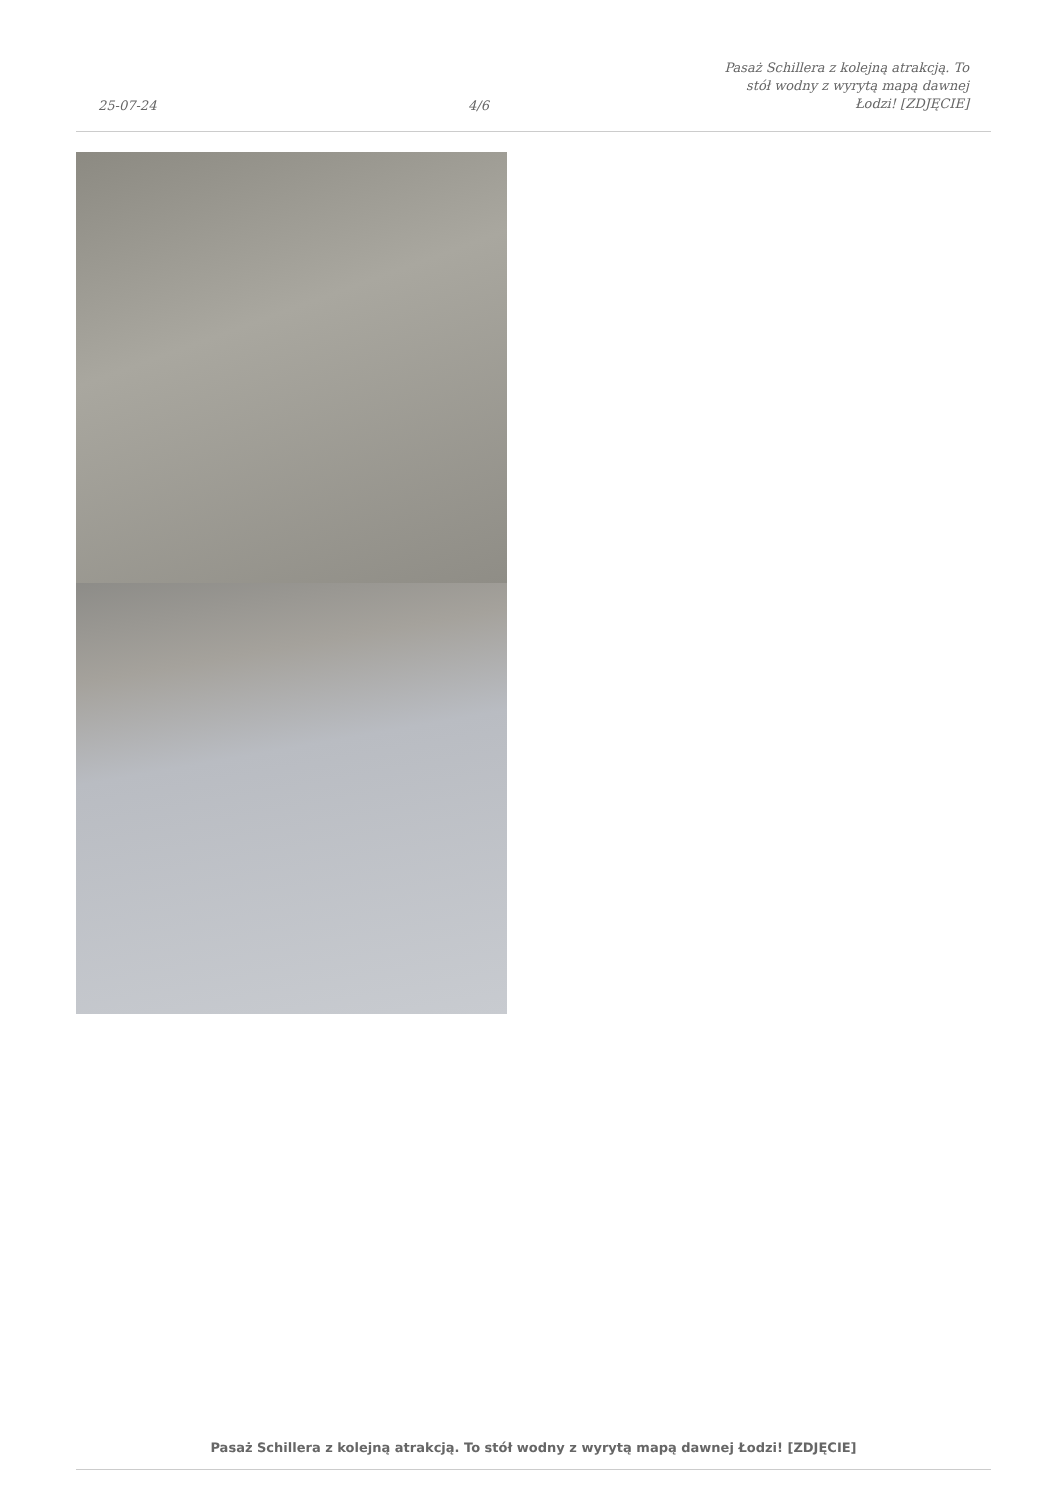25-07-24
4/6
Pasaż Schillera z kolejną atrakcją. To stół wodny z wyrytą mapą dawnej Łodzi! [ZDJĘCIE]
Pasaż Schillera z kolejną atrakcją. To stół wodny z wyrytą mapą dawnej Łodzi! [ZDJĘCIE]